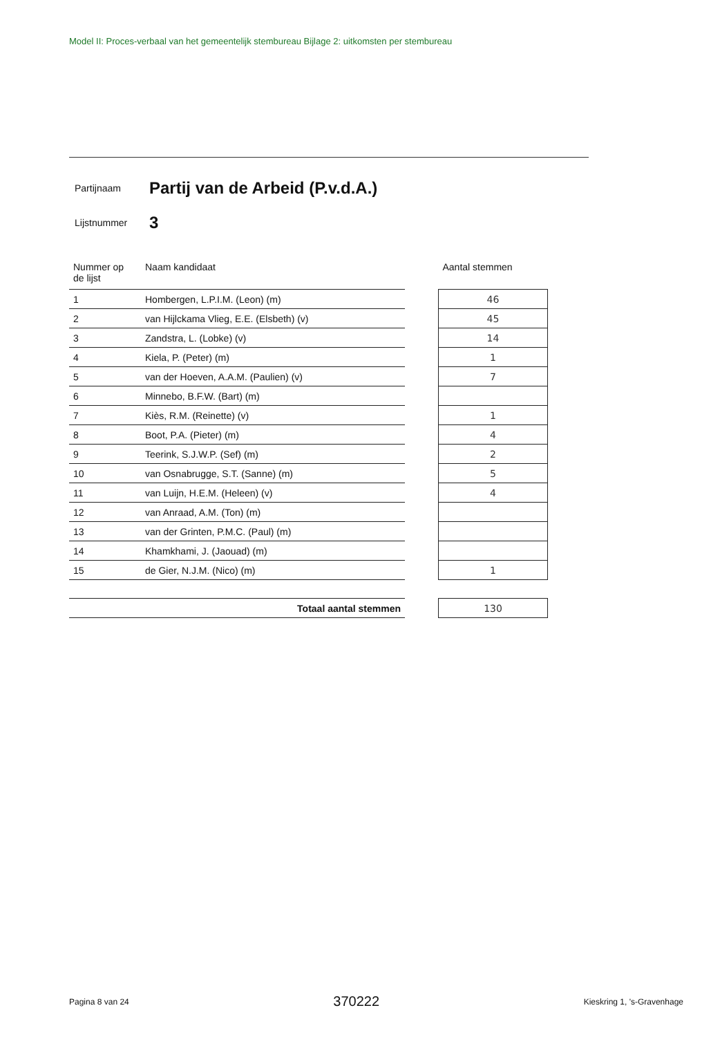Model II: Proces-verbaal van het gemeentelijk stembureau Bijlage 2: uitkomsten per stembureau
Partijnaam
Partij van de Arbeid (P.v.d.A.)
Lijstnummer
3
| Nummer op de lijst | Naam kandidaat | | Aantal stemmen |
| --- | --- | --- | --- |
| 1 | Hombergen, L.P.I.M. (Leon) (m) | | 46 |
| 2 | van Hijlckama Vlieg, E.E. (Elsbeth) (v) | | 45 |
| 3 | Zandstra, L. (Lobke) (v) | | 14 |
| 4 | Kiela, P. (Peter) (m) | | 1 |
| 5 | van der Hoeven, A.A.M. (Paulien) (v) | | 7 |
| 6 | Minnebo, B.F.W. (Bart) (m) | | |
| 7 | Kiès, R.M. (Reinette) (v) | | 1 |
| 8 | Boot, P.A. (Pieter) (m) | | 4 |
| 9 | Teerink, S.J.W.P. (Sef) (m) | | 2 |
| 10 | van Osnabrugge, S.T. (Sanne) (m) | | 5 |
| 11 | van Luijn, H.E.M. (Heleen) (v) | | 4 |
| 12 | van Anraad, A.M. (Ton) (m) | | |
| 13 | van der Grinten, P.M.C. (Paul) (m) | | |
| 14 | Khamkhami, J. (Jaouad) (m) | | |
| 15 | de Gier, N.J.M. (Nico) (m) | | 1 |
| Totaal aantal stemmen | | | 130 |
Pagina 8 van 24 370222 Kieskring 1, 's-Gravenhage